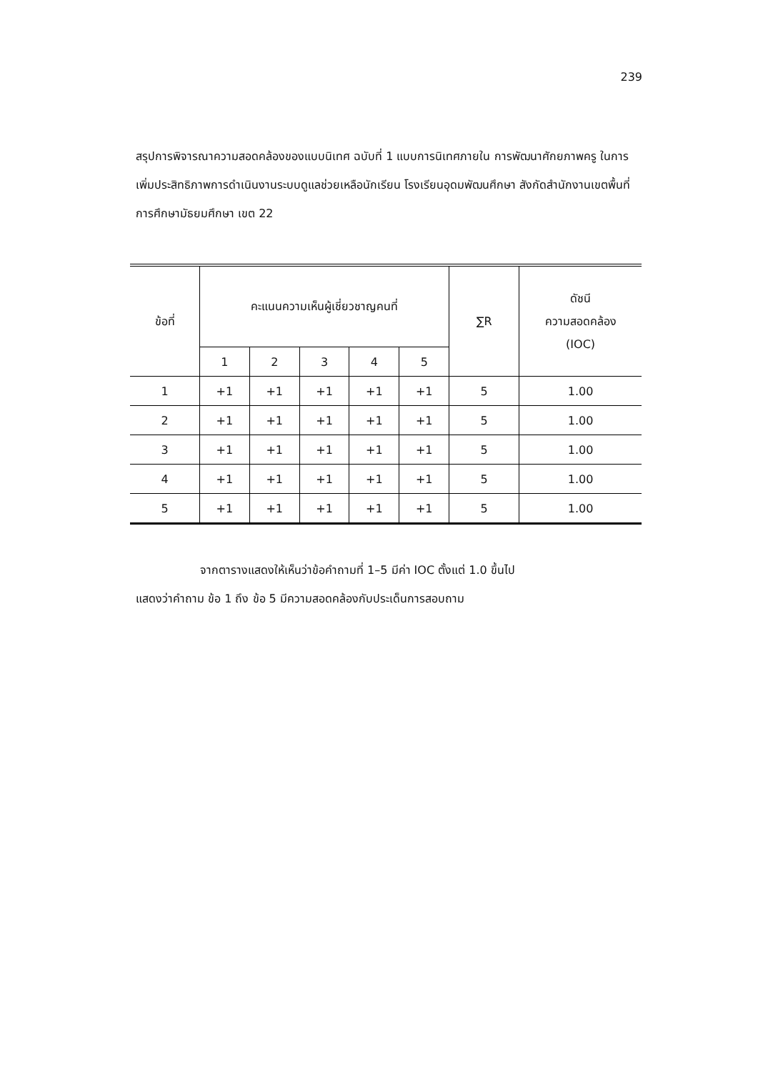239
สรุปการพิจารณาความสอดคล้องของแบบนิเทศ ฉบับที่ 1 แบบการนิเทศภายใน การพัฒนาศักยภาพครู ในการเพิ่มประสิทธิภาพการดำเนินงานระบบดูแลช่วยเหลือนักเรียน โรงเรียนอุดมพัฒนศึกษา สังกัดสำนักงานเขตพื้นที่การศึกษามัธยมศึกษา เขต 22
| ข้อที่ | คะแนนความเห็นผู้เชี่ยวชาญคนที่ | | | | | ∑R | ดัชนี ความสอดคล้อง (IOC) |
| --- | --- | --- | --- | --- | --- | --- | --- |
| | 1 | 2 | 3 | 4 | 5 | | |
| 1 | +1 | +1 | +1 | +1 | +1 | 5 | 1.00 |
| 2 | +1 | +1 | +1 | +1 | +1 | 5 | 1.00 |
| 3 | +1 | +1 | +1 | +1 | +1 | 5 | 1.00 |
| 4 | +1 | +1 | +1 | +1 | +1 | 5 | 1.00 |
| 5 | +1 | +1 | +1 | +1 | +1 | 5 | 1.00 |
จากตารางแสดงให้เห็นว่าข้อคำถามที่ 1–5 มีค่า IOC ตั้งแต่ 1.0 ขึ้นไป
แสดงว่าคำถาม ข้อ 1 ถึง ข้อ 5 มีความสอดคล้องกับประเด็นการสอบถาม